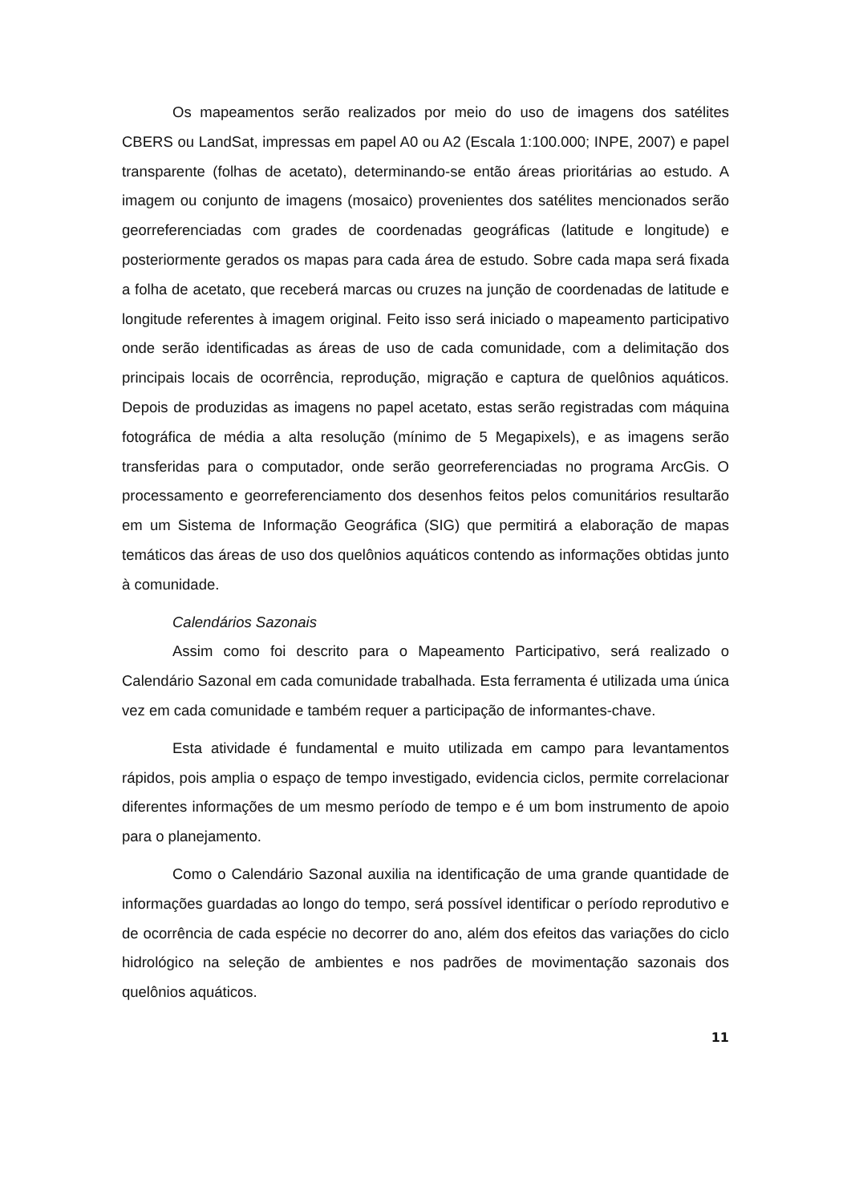Os mapeamentos serão realizados por meio do uso de imagens dos satélites CBERS ou LandSat, impressas em papel A0 ou A2 (Escala 1:100.000; INPE, 2007) e papel transparente (folhas de acetato), determinando-se então áreas prioritárias ao estudo. A imagem ou conjunto de imagens (mosaico) provenientes dos satélites mencionados serão georreferenciadas com grades de coordenadas geográficas (latitude e longitude) e posteriormente gerados os mapas para cada área de estudo. Sobre cada mapa será fixada a folha de acetato, que receberá marcas ou cruzes na junção de coordenadas de latitude e longitude referentes à imagem original. Feito isso será iniciado o mapeamento participativo onde serão identificadas as áreas de uso de cada comunidade, com a delimitação dos principais locais de ocorrência, reprodução, migração e captura de quelônios aquáticos. Depois de produzidas as imagens no papel acetato, estas serão registradas com máquina fotográfica de média a alta resolução (mínimo de 5 Megapixels), e as imagens serão transferidas para o computador, onde serão georreferenciadas no programa ArcGis. O processamento e georreferenciamento dos desenhos feitos pelos comunitários resultarão em um Sistema de Informação Geográfica (SIG) que permitirá a elaboração de mapas temáticos das áreas de uso dos quelônios aquáticos contendo as informações obtidas junto à comunidade.
Calendários Sazonais
Assim como foi descrito para o Mapeamento Participativo, será realizado o Calendário Sazonal em cada comunidade trabalhada. Esta ferramenta é utilizada uma única vez em cada comunidade e também requer a participação de informantes-chave.
Esta atividade é fundamental e muito utilizada em campo para levantamentos rápidos, pois amplia o espaço de tempo investigado, evidencia ciclos, permite correlacionar diferentes informações de um mesmo período de tempo e é um bom instrumento de apoio para o planejamento.
Como o Calendário Sazonal auxilia na identificação de uma grande quantidade de informações guardadas ao longo do tempo, será possível identificar o período reprodutivo e de ocorrência de cada espécie no decorrer do ano, além dos efeitos das variações do ciclo hidrológico na seleção de ambientes e nos padrões de movimentação sazonais dos quelônios aquáticos.
11